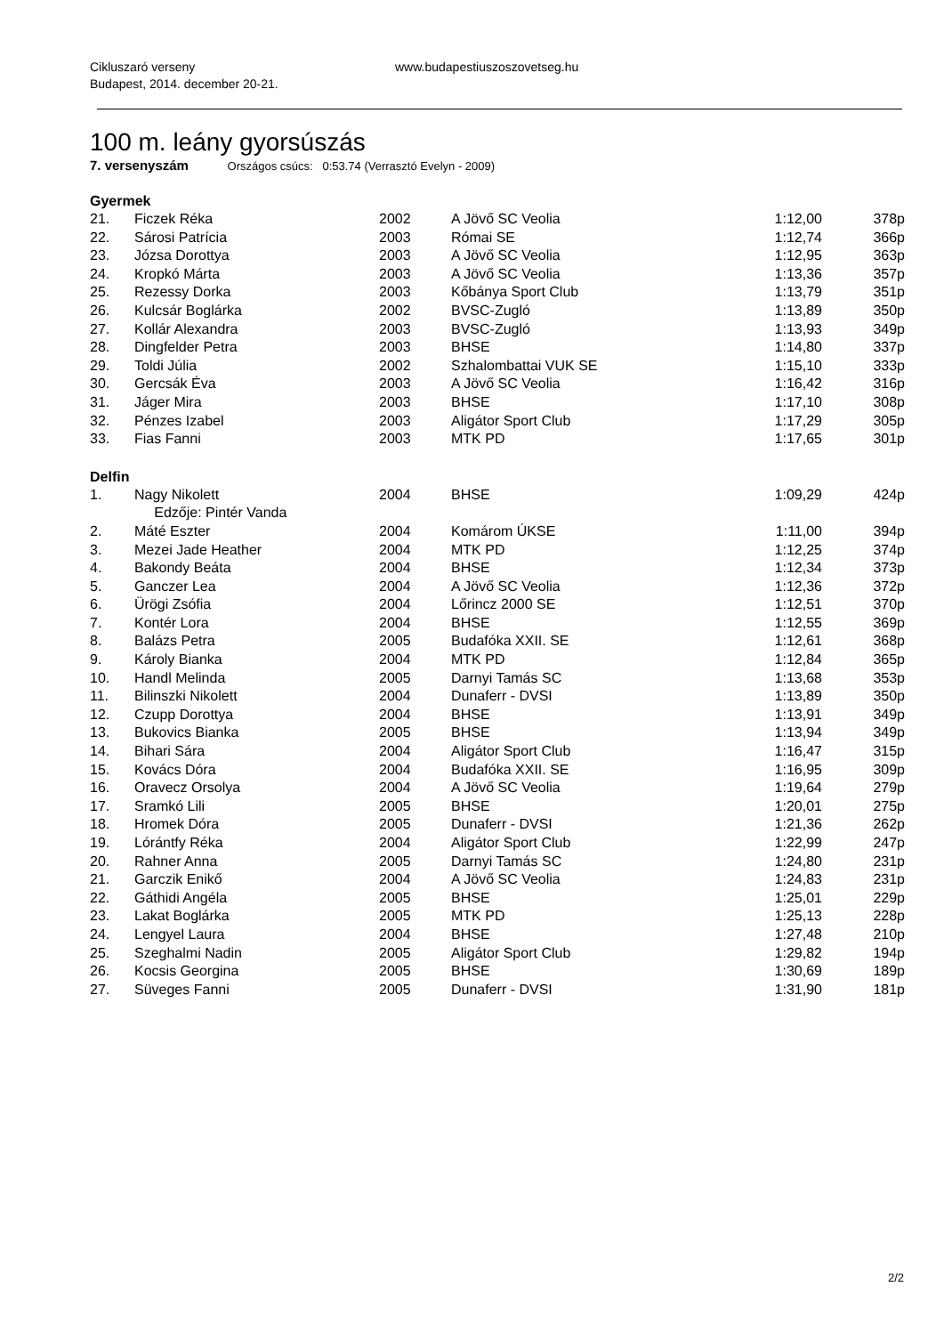Cikluszaró verseny
Budapest, 2014. december 20-21.
www.budapestiuszoszovetseg.hu
100 m. leány gyorsúszás
7. versenyszám Országos csúcs: 0:53.74 (Verrasztó Evelyn - 2009)
Gyermek
| 21. | Ficzek Réka | 2002 | A Jövő SC Veolia | 1:12,00 | 378p |
| 22. | Sárosi Patrícia | 2003 | Római SE | 1:12,74 | 366p |
| 23. | Józsa Dorottya | 2003 | A Jövő SC Veolia | 1:12,95 | 363p |
| 24. | Kropkó Márta | 2003 | A Jövő SC Veolia | 1:13,36 | 357p |
| 25. | Rezessy Dorka | 2003 | Kőbánya Sport Club | 1:13,79 | 351p |
| 26. | Kulcsár Boglárka | 2002 | BVSC-Zugló | 1:13,89 | 350p |
| 27. | Kollár Alexandra | 2003 | BVSC-Zugló | 1:13,93 | 349p |
| 28. | Dingfelder Petra | 2003 | BHSE | 1:14,80 | 337p |
| 29. | Toldi Júlia | 2002 | Szhalombattai VUK SE | 1:15,10 | 333p |
| 30. | Gercsák Éva | 2003 | A Jövő SC Veolia | 1:16,42 | 316p |
| 31. | Jáger Mira | 2003 | BHSE | 1:17,10 | 308p |
| 32. | Pénzes Izabel | 2003 | Aligátor Sport Club | 1:17,29 | 305p |
| 33. | Fias Fanni | 2003 | MTK PD | 1:17,65 | 301p |
Delfin
| 1. | Nagy Nikolett | 2004 | BHSE | 1:09,29 | 424p |
| | Edzője: Pintér Vanda | | | | |
| 2. | Máté Eszter | 2004 | Komárom ÚKSE | 1:11,00 | 394p |
| 3. | Mezei Jade Heather | 2004 | MTK PD | 1:12,25 | 374p |
| 4. | Bakondy Beáta | 2004 | BHSE | 1:12,34 | 373p |
| 5. | Ganczer Lea | 2004 | A Jövő SC Veolia | 1:12,36 | 372p |
| 6. | Ürögi Zsófia | 2004 | Lőrincz 2000 SE | 1:12,51 | 370p |
| 7. | Kontér Lora | 2004 | BHSE | 1:12,55 | 369p |
| 8. | Balázs Petra | 2005 | Budafóka XXII. SE | 1:12,61 | 368p |
| 9. | Károly Bianka | 2004 | MTK PD | 1:12,84 | 365p |
| 10. | Handl Melinda | 2005 | Darnyi Tamás SC | 1:13,68 | 353p |
| 11. | Bilinszki Nikolett | 2004 | Dunaferr - DVSI | 1:13,89 | 350p |
| 12. | Czupp Dorottya | 2004 | BHSE | 1:13,91 | 349p |
| 13. | Bukovics Bianka | 2005 | BHSE | 1:13,94 | 349p |
| 14. | Bihari Sára | 2004 | Aligátor Sport Club | 1:16,47 | 315p |
| 15. | Kovács Dóra | 2004 | Budafóka XXII. SE | 1:16,95 | 309p |
| 16. | Oravecz Orsolya | 2004 | A Jövő SC Veolia | 1:19,64 | 279p |
| 17. | Sramkó Lili | 2005 | BHSE | 1:20,01 | 275p |
| 18. | Hromek Dóra | 2005 | Dunaferr - DVSI | 1:21,36 | 262p |
| 19. | Lórántfy Réka | 2004 | Aligátor Sport Club | 1:22,99 | 247p |
| 20. | Rahner Anna | 2005 | Darnyi Tamás SC | 1:24,80 | 231p |
| 21. | Garczik Enikő | 2004 | A Jövő SC Veolia | 1:24,83 | 231p |
| 22. | Gáthidi Angéla | 2005 | BHSE | 1:25,01 | 229p |
| 23. | Lakat Boglárka | 2005 | MTK PD | 1:25,13 | 228p |
| 24. | Lengyel Laura | 2004 | BHSE | 1:27,48 | 210p |
| 25. | Szeghalmi Nadin | 2005 | Aligátor Sport Club | 1:29,82 | 194p |
| 26. | Kocsis Georgina | 2005 | BHSE | 1:30,69 | 189p |
| 27. | Süveges Fanni | 2005 | Dunaferr - DVSI | 1:31,90 | 181p |
2/2